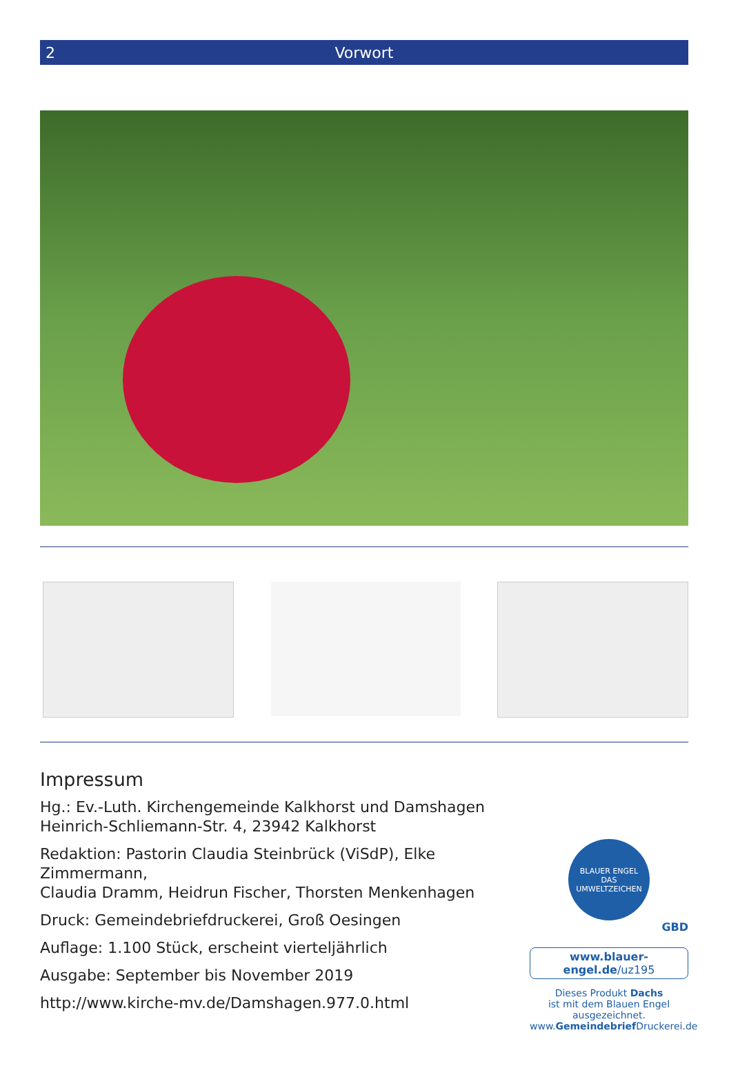2 Vorwort
Impressum
Hg.: Ev.-Luth. Kirchengemeinde Kalkhorst und Damshagen
Heinrich-Schliemann-Str. 4, 23942 Kalkhorst
Redaktion: Pastorin Claudia Steinbrück (ViSdP), Elke Zimmermann,
Claudia Dramm, Heidrun Fischer, Thorsten Menkenhagen
Druck: Gemeindebriefdruckerei, Groß Oesingen
Auflage: 1.100 Stück, erscheint vierteljährlich
Ausgabe: September bis November 2019
http://www.kirche-mv.de/Damshagen.977.0.html
BLAUER ENGEL
DAS UMWELTZEICHEN
GBD
www.blauer-engel.de/uz195
Dieses Produkt Dachs
ist mit dem Blauen Engel
ausgezeichnet.
www.Gemeindebrief Druckerei.de